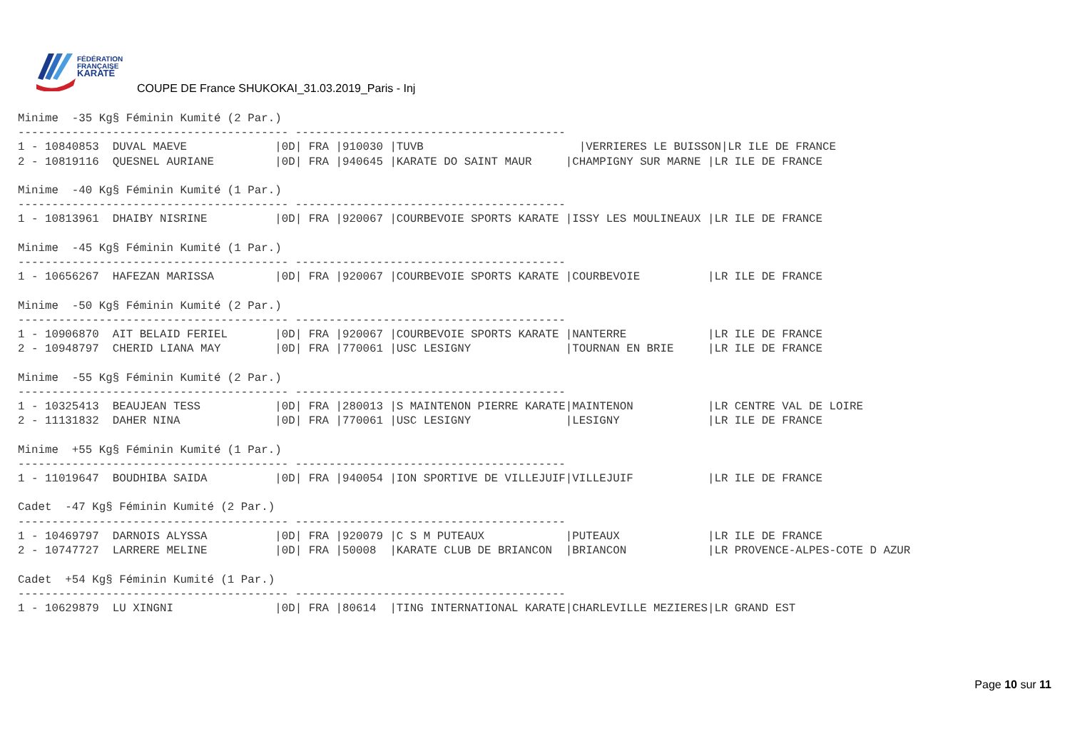FÉDÉRATION
FRANÇAISE
KARATÉ
COUPE DE France SHUKOKAI_31.03.2019_Paris - Inj
Minime  -35 Kg§ Féminin Kumité (2 Par.)
---------------------------------------- ----------------------------------------
1 - 10840853  DUVAL MAEVE             |0D| FRA |910030 |TUVB                       |VERRIERES LE BUISSON|LR ILE DE FRANCE
2 - 10819116  QUESNEL AURIANE         |0D| FRA |940645 |KARATE DO SAINT MAUR     |CHAMPIGNY SUR MARNE |LR ILE DE FRANCE

Minime  -40 Kg§ Féminin Kumité (1 Par.)
---------------------------------------- ----------------------------------------
1 - 10813961  DHAIBY NISRINE          |0D| FRA |920067 |COURBEVOIE SPORTS KARATE |ISSY LES MOULINEAUX |LR ILE DE FRANCE

Minime  -45 Kg§ Féminin Kumité (1 Par.)
---------------------------------------- ----------------------------------------
1 - 10656267  HAFEZAN MARISSA         |0D| FRA |920067 |COURBEVOIE SPORTS KARATE |COURBEVOIE          |LR ILE DE FRANCE

Minime  -50 Kg§ Féminin Kumité (2 Par.)
---------------------------------------- ----------------------------------------
1 - 10906870  AIT BELAID FERIEL       |0D| FRA |920067 |COURBEVOIE SPORTS KARATE |NANTERRE            |LR ILE DE FRANCE
2 - 10948797  CHERID LIANA MAY        |0D| FRA |770061 |USC LESIGNY              |TOURNAN EN BRIE     |LR ILE DE FRANCE

Minime  -55 Kg§ Féminin Kumité (2 Par.)
---------------------------------------- ----------------------------------------
1 - 10325413  BEAUJEAN TESS           |0D| FRA |280013 |S MAINTENON PIERRE KARATE|MAINTENON           |LR CENTRE VAL DE LOIRE
2 - 11131832  DAHER NINA              |0D| FRA |770061 |USC LESIGNY              |LESIGNY             |LR ILE DE FRANCE

Minime  +55 Kg§ Féminin Kumité (1 Par.)
---------------------------------------- ----------------------------------------
1 - 11019647  BOUDHIBA SAIDA          |0D| FRA |940054 |ION SPORTIVE DE VILLEJUIF|VILLEJUIF           |LR ILE DE FRANCE

Cadet  -47 Kg§ Féminin Kumité (2 Par.)
---------------------------------------- ----------------------------------------
1 - 10469797  DARNOIS ALYSSA          |0D| FRA |920079 |C S M PUTEAUX            |PUTEAUX             |LR ILE DE FRANCE
2 - 10747727  LARRERE MELINE          |0D| FRA |50008  |KARATE CLUB DE BRIANCON  |BRIANCON            |LR PROVENCE-ALPES-COTE D AZUR

Cadet  +54 Kg§ Féminin Kumité (1 Par.)
---------------------------------------- ----------------------------------------
1 - 10629879  LU XINGNI               |0D| FRA |80614  |TING INTERNATIONAL KARATE|CHARLEVILLE MEZIERES|LR GRAND EST
Page 10 sur 11